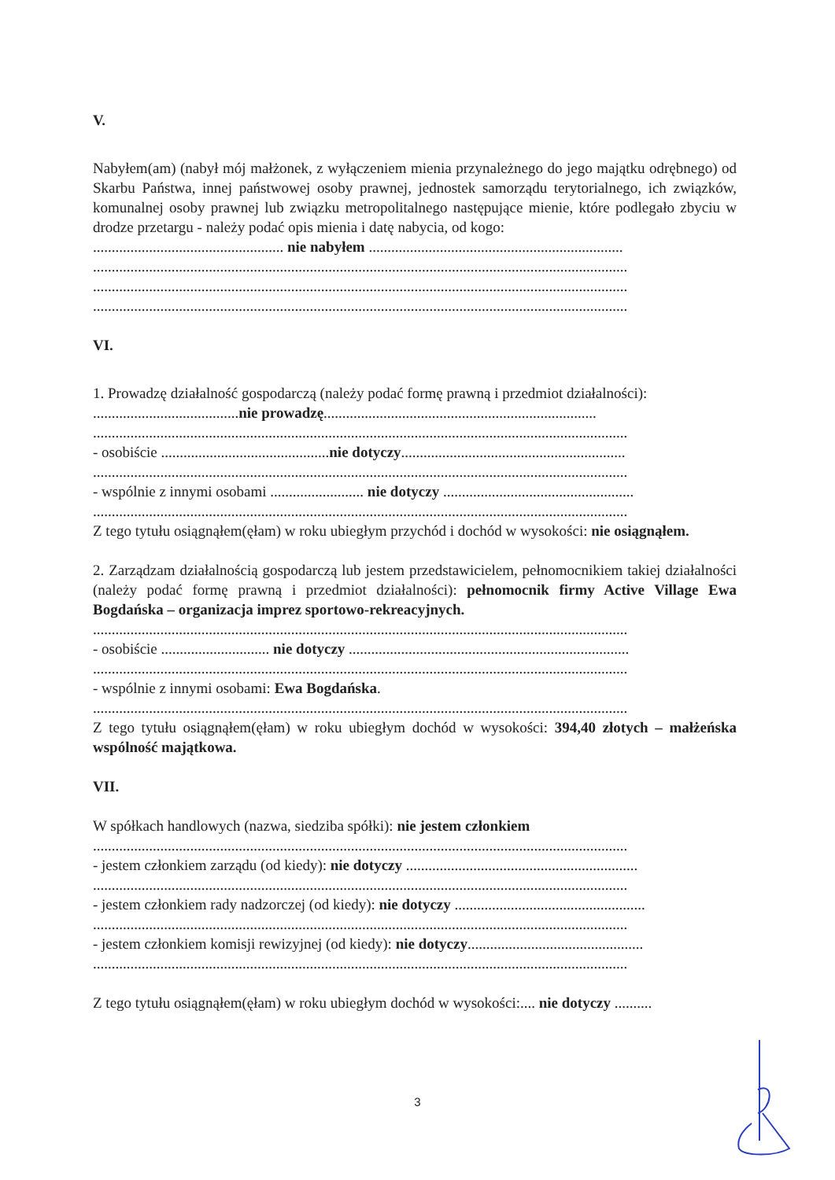V.
Nabyłem(am) (nabył mój małżonek, z wyłączeniem mienia przynależnego do jego majątku odrębnego) od Skarbu Państwa, innej państwowej osoby prawnej, jednostek samorządu terytorialnego, ich związków, komunalnej osoby prawnej lub związku metropolitalnego następujące mienie, które podlegało zbyciu w drodze przetargu - należy podać opis mienia i datę nabycia, od kogo:
................................................... nie nabyłem ....................................................................
...............................................................................................................................................
...............................................................................................................................................
...............................................................................................................................................
VI.
1. Prowadzę działalność gospodarczą (należy podać formę prawną i przedmiot działalności):
.......................................nie prowadzę.........................................................................
...............................................................................................................................................
- osobiście .............................................nie dotyczy............................................................
...............................................................................................................................................
- wspólnie z innymi osobami ......................... nie dotyczy ...................................................
...............................................................................................................................................
Z tego tytułu osiągnąłem(ęłam) w roku ubiegłym przychód i dochód w wysokości: nie osiągnąłem.
2. Zarządzam działalnością gospodarczą lub jestem przedstawicielem, pełnomocnikiem takiej działalności (należy podać formę prawną i przedmiot działalności): pełnomocnik firmy Active Village Ewa Bogdańska – organizacja imprez sportowo-rekreacyjnych.
...............................................................................................................................................
- osobiście ............................. nie dotyczy ...........................................................................
...............................................................................................................................................
- wspólnie z innymi osobami: Ewa Bogdańska.
...............................................................................................................................................
Z tego tytułu osiągnąłem(ęłam) w roku ubiegłym dochód w wysokości: 394,40 złotych – małżeńska wspólność majątkowa.
VII.
W spółkach handlowych (nazwa, siedziba spółki): nie jestem członkiem
...............................................................................................................................................
- jestem członkiem zarządu (od kiedy): nie dotyczy ..............................................................
...............................................................................................................................................
- jestem członkiem rady nadzorczej (od kiedy): nie dotyczy ...................................................
...............................................................................................................................................
- jestem członkiem komisji rewizyjnej (od kiedy): nie dotyczy...............................................
...............................................................................................................................................
Z tego tytułu osiągnąłem(ęłam) w roku ubiegłym dochód w wysokości:.... nie dotyczy ..........
3